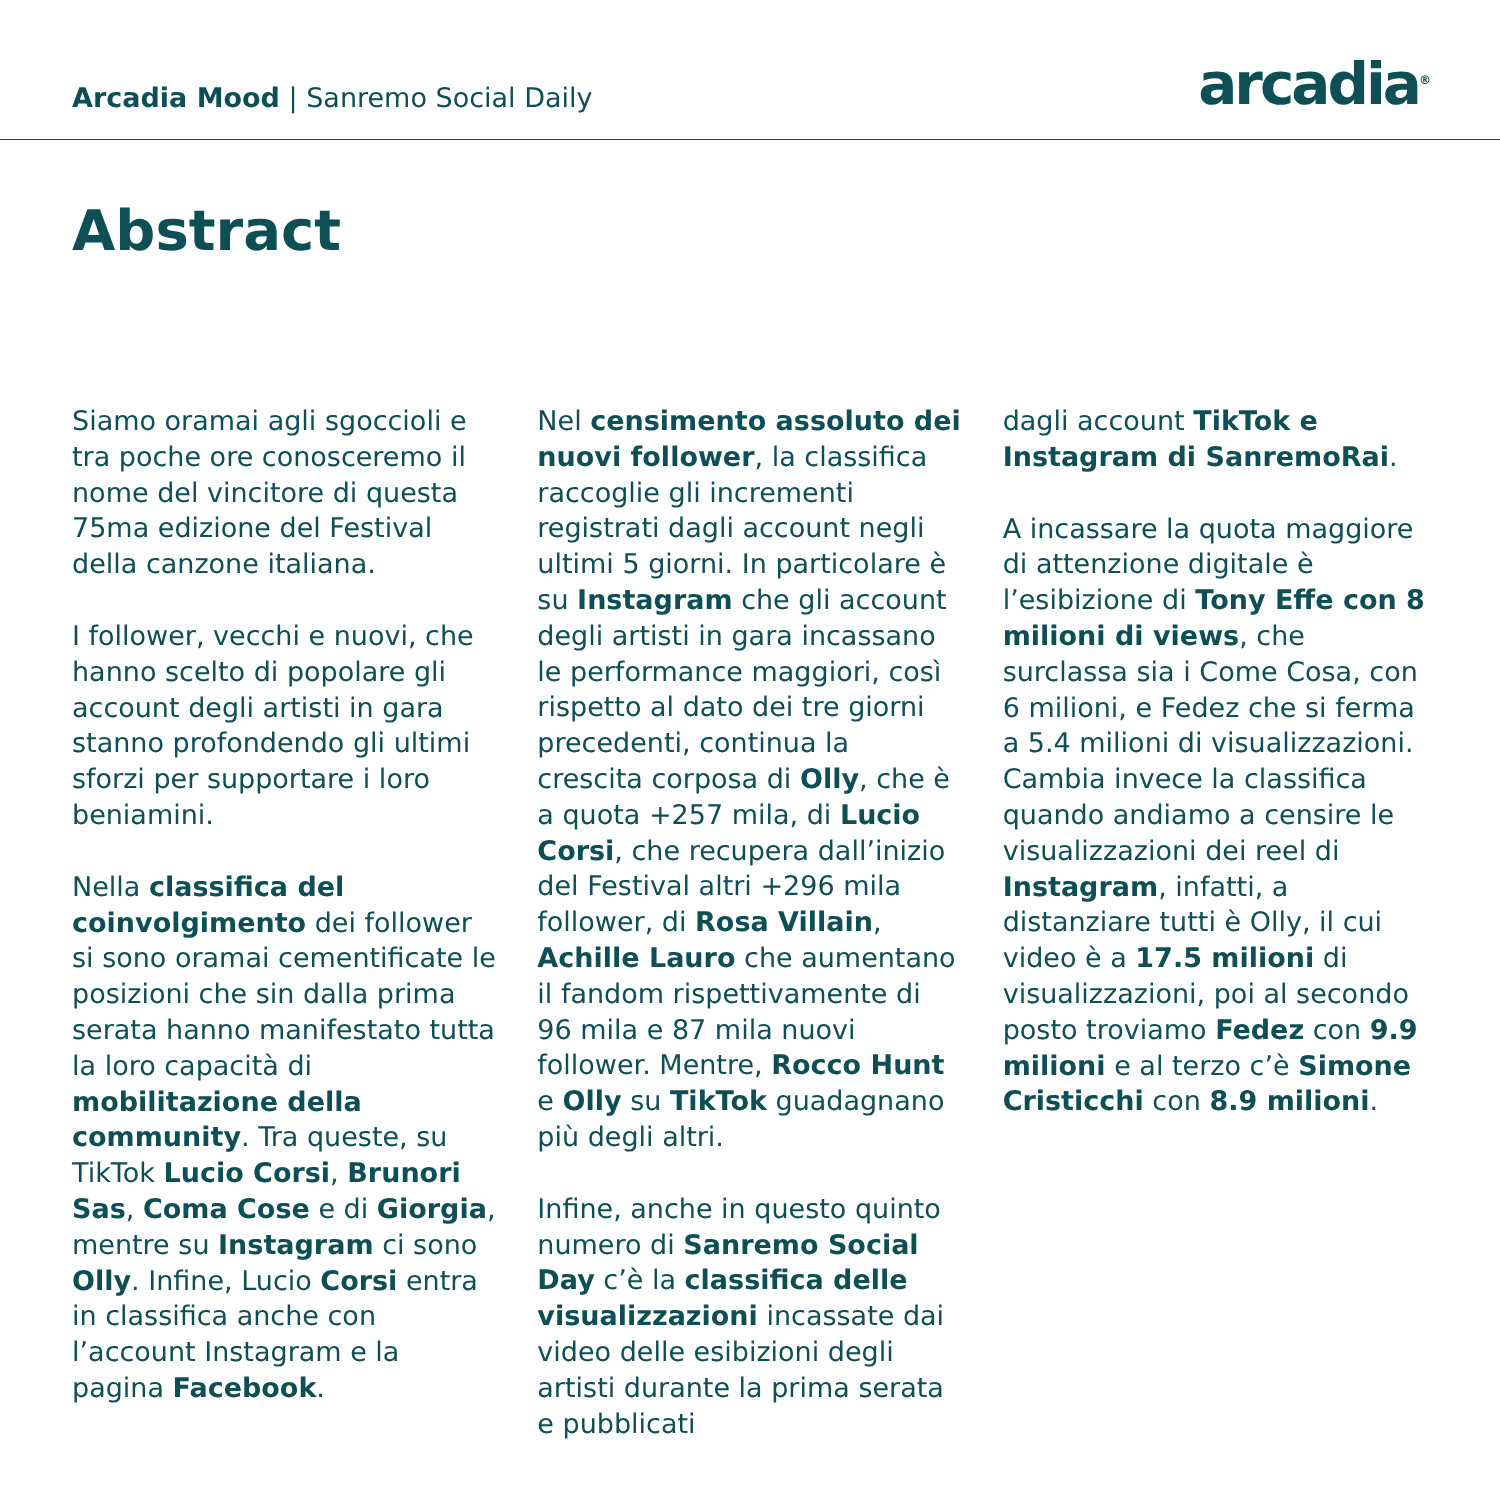Arcadia Mood | Sanremo Social Daily
arcadia<sup>®</sup>
Abstract
Siamo oramai agli sgoccioli e tra poche ore conosceremo il nome del vincitore di questa 75ma edizione del Festival della canzone italiana.
I follower, vecchi e nuovi, che hanno scelto di popolare gli account degli artisti in gara stanno profondendo gli ultimi sforzi per supportare i loro beniamini.
Nella classifica del coinvolgimento dei follower si sono oramai cementificate le posizioni che sin dalla prima serata hanno manifestato tutta la loro capacità di mobilitazione della community. Tra queste, su TikTok Lucio Corsi, Brunori Sas, Coma Cose e di Giorgia, mentre su Instagram ci sono Olly. Infine, Lucio Corsi entra in classifica anche con l’account Instagram e la pagina Facebook.
Nel censimento assoluto dei nuovi follower, la classifica raccoglie gli incrementi registrati dagli account negli ultimi 5 giorni. In particolare è su Instagram che gli account degli artisti in gara incassano le performance maggiori, così rispetto al dato dei tre giorni precedenti, continua la crescita corposa di Olly, che è a quota +257 mila, di Lucio Corsi, che recupera dall’inizio del Festival altri +296 mila follower, di Rosa Villain, Achille Lauro che aumentano il fandom rispettivamente di 96 mila e 87 mila nuovi follower. Mentre, Rocco Hunt e Olly su TikTok guadagnano più degli altri.
Infine, anche in questo quinto numero di Sanremo Social Day c’è la classifica delle visualizzazioni incassate dai video delle esibizioni degli artisti durante la prima serata e pubblicati
dagli account TikTok e Instagram di SanremoRai.
A incassare la quota maggiore di attenzione digitale è l’esibizione di Tony Effe con 8 milioni di views, che surclassa sia i Come Cosa, con 6 milioni, e Fedez che si ferma a 5.4 milioni di visualizzazioni. Cambia invece la classifica quando andiamo a censire le visualizzazioni dei reel di Instagram, infatti, a distanziare tutti è Olly, il cui video è a 17.5 milioni di visualizzazioni, poi al secondo posto troviamo Fedez con 9.9 milioni e al terzo c’è Simone Cristicchi con 8.9 milioni.